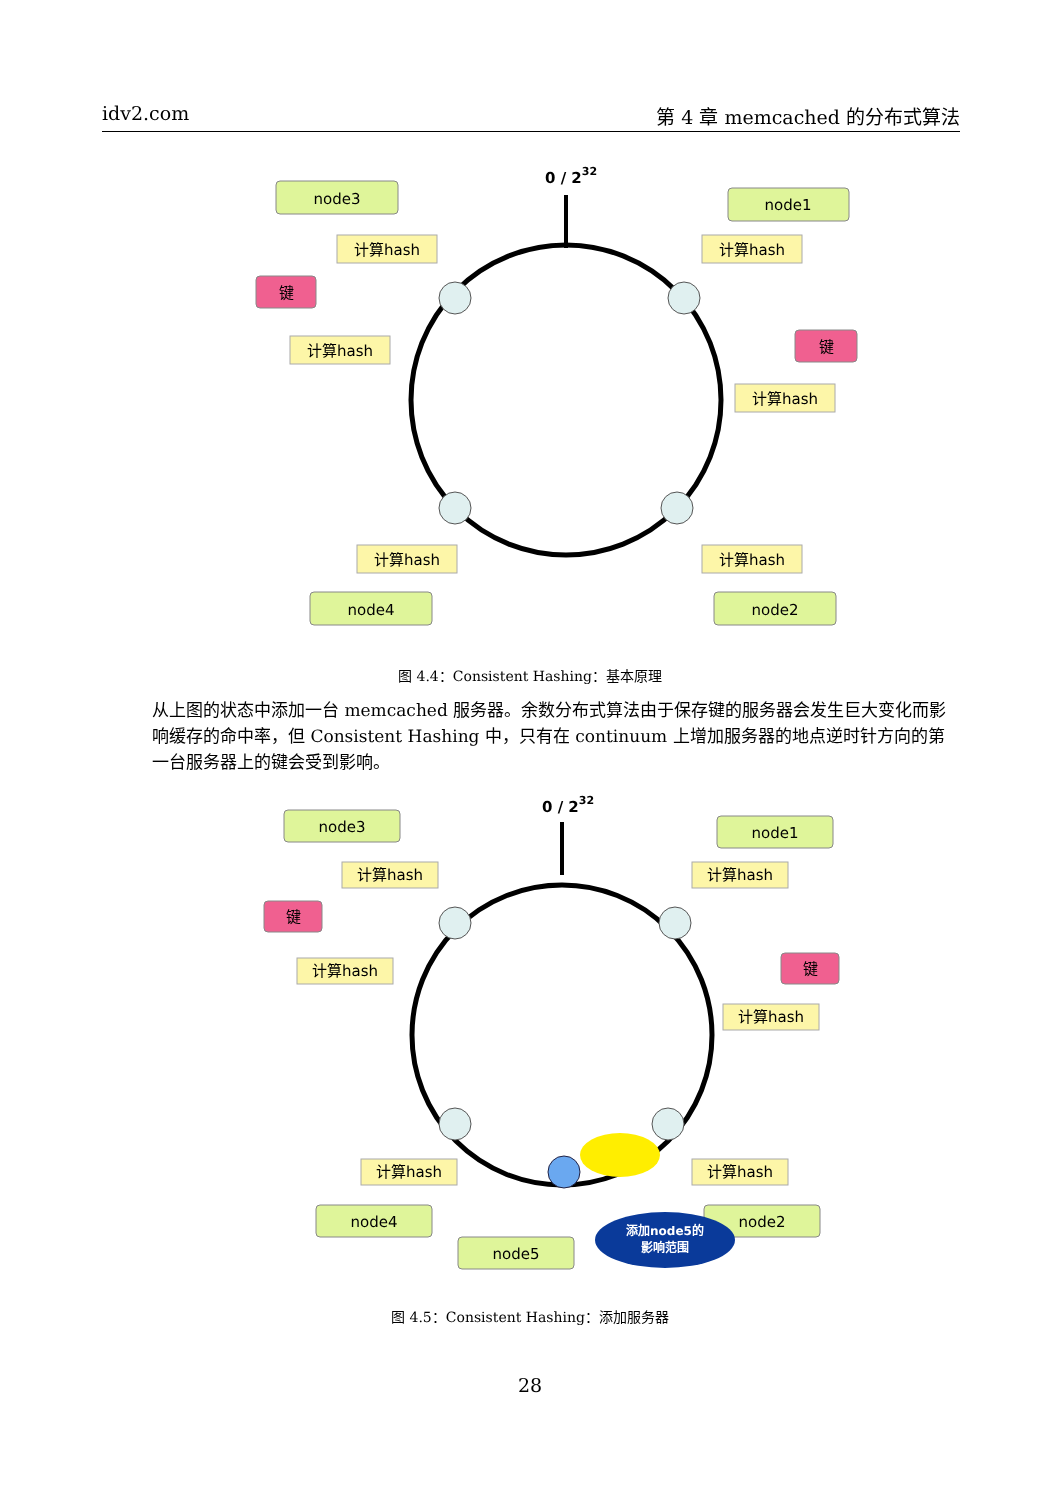idv2.com 第 4 章 memcached 的分布式算法
0 / 232
node3
node1
node4
node2
键
键
计算hash
计算hash
计算hash
计算hash
计算hash
计算hash
图 4.4：Consistent Hashing：基本原理
从上图的状态中添加一台 memcached 服务器。余数分布式算法由于保存键的服务器会发生巨大变化而影响缓存的命中率，但 Consistent Hashing 中，只有在 continuum 上增加服务器的地点逆时针方向的第一台服务器上的键会受到影响。
0 / 232
node3
node1
node4
node5
node2
键
键
计算hash
计算hash
计算hash
计算hash
计算hash
计算hash
添加node5的
影响范围
图 4.5：Consistent Hashing：添加服务器
28